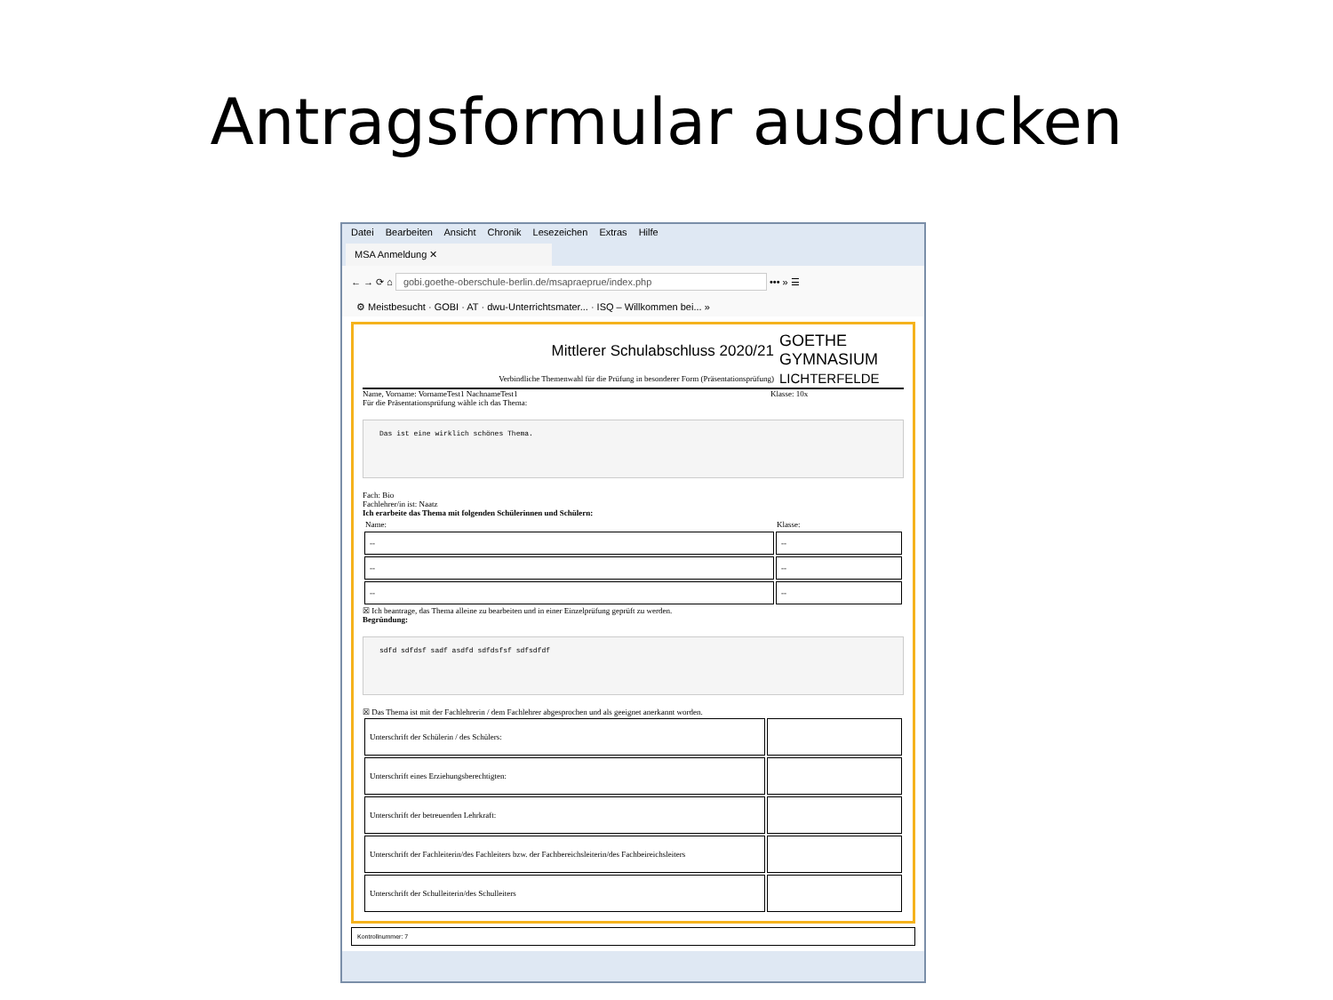Antragsformular ausdrucken
Datei Bearbeiten Ansicht Chronik Lesezeichen Extras Hilfe
MSA Anmeldung ✕
← → ⟳ ⌂ gobi.goethe-oberschule-berlin.de/msapraeprue/index.php ••• » ☰
⚙ Meistbesucht · GOBI · AT · dwu-Unterrichtsmater... · ISQ – Willkommen bei... »
Mittlerer Schulabschluss 2020/21
Verbindliche Themenwahl für die Prüfung in besonderer Form (Präsentationsprüfung)
GOETHE
GYMNASIUM
LICHTERFELDE
Name, Vorname: VornameTest1 NachnameTest1
Klasse: 10x
Für die Präsentationsprüfung wähle ich das Thema:
Das ist eine wirklich schönes Thema.
Fach: Bio
Fachlehrer/in ist: Naatz
Ich erarbeite das Thema mit folgenden Schülerinnen und Schülern:
| Name: | Klasse: |
| --- | --- |
| -- | -- |
| -- | -- |
| -- | -- |
☒ Ich beantrage, das Thema alleine zu bearbeiten und in einer Einzelprüfung geprüft zu werden.
Begründung:
sdfd sdfdsf sadf asdfd sdfdsfsf sdfsdfdf
☒ Das Thema ist mit der Fachlehrerin / dem Fachlehrer abgesprochen und als geeignet anerkannt worden.
| Unterschrift der Schülerin / des Schülers: | |
| Unterschrift eines Erziehungsberechtigten: | |
| Unterschrift der betreuenden Lehrkraft: | |
| Unterschrift der Fachleiterin/des Fachleiters bzw. der Fachbereichsleiterin/des Fachbeireichsleiters | |
| Unterschrift der Schulleiterin/des Schulleiters | |
Kontrollnummer: 7